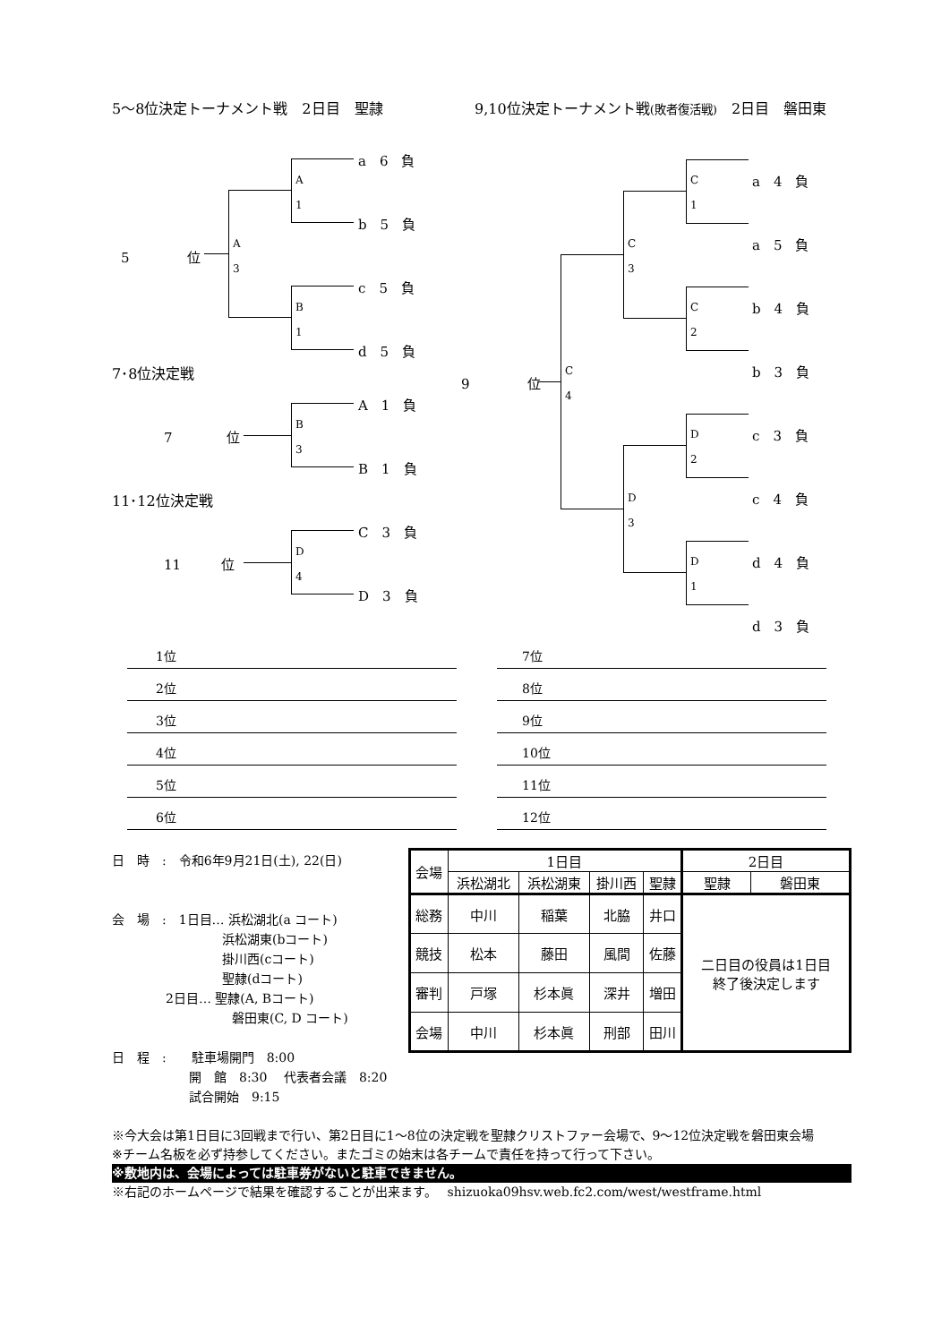5～8位決定トーナメント戦　2日目　聖隷
9,10位決定トーナメント戦(敗者復活戦)　2日目　磐田東
a　6　負
b　5　負
c　5　負
d　5　負
A
1
B
1
A
3
5　　　　 位
7･8位決定戦
A　1　負
B　1　負
B
3
7　　　　位
11･12位決定戦
C　3　負
D　3　負
D
4
11　　　位
a　4　負
a　5　負
b　4　負
b　3　負
c　3　負
c　4　負
d　4　負
d　3　負
C
1
C
2
D
2
D
1
C
3
D
3
C
4
9　　　　 位
1位
2位
3位
4位
5位
6位
7位
8位
9位
10位
11位
12位
日　時　:　令和6年9月21日(土), 22(日)
会　場　:　1日目… 浜松湖北(a コート)
浜松湖東(bコート)
掛川西(cコート)
聖隷(dコート)
2日目… 聖隷(A, Bコート)
磐田東(C, D コート)
日　程　:　　駐車場開門　8:00
開　館　8:30　 代表者会議　8:20
試合開始　9:15
| 会場 | 1日目 | | | | 2日目 | |
| | 浜松湖北 | 浜松湖東 | 掛川西 | 聖隷 | 聖隷 | 磐田東 |
| 総務 | 中川 | 稲葉 | 北脇 | 井口 | 二日目の役員は1日目 終了後決定します | |
| 競技 | 松本 | 藤田 | 風間 | 佐藤 | | |
| 審判 | 戸塚 | 杉本眞 | 深井 | 増田 | | |
| 会場 | 中川 | 杉本眞 | 刑部 | 田川 | | |
※今大会は第1日目に3回戦まで行い、第2日目に1～8位の決定戦を聖隷クリストファー会場で、9～12位決定戦を磐田東会場
※チーム名板を必ず持参してください。またゴミの始末は各チームで責任を持って行って下さい。
※敷地内は、会場によっては駐車券がないと駐車できません。
※右記のホームページで結果を確認することが出来ます。　 shizuoka09hsv.web.fc2.com/west/westframe.html